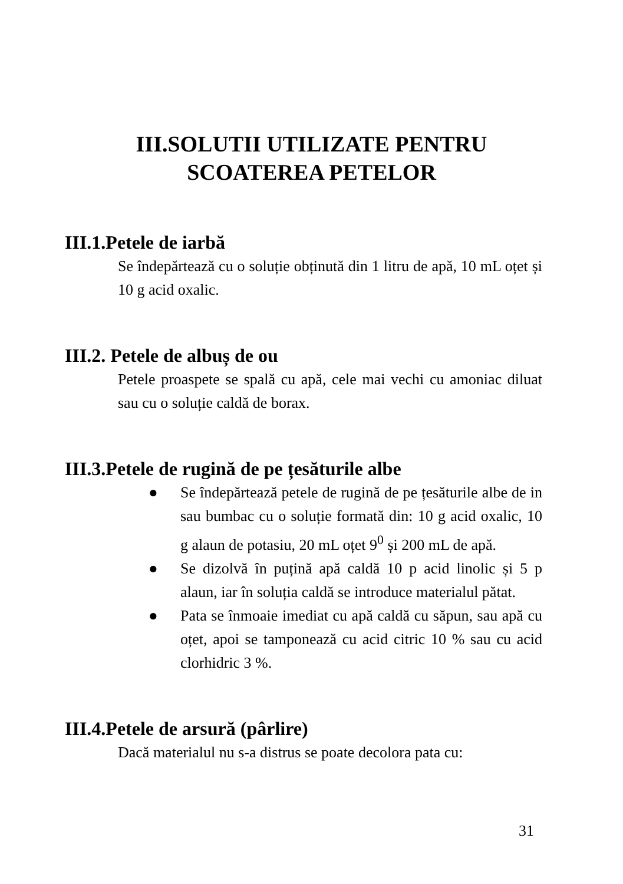III.SOLUTII UTILIZATE PENTRU
SCOATEREA PETELOR
III.1.Petele de iarbă
Se îndepărtează cu o soluție obținută din 1 litru de apă, 10 mL oțet și 10 g acid oxalic.
III.2. Petele de albuș de ou
Petele proaspete se spală cu apă, cele mai vechi cu amoniac diluat sau cu o soluție caldă de borax.
III.3.Petele de rugină de pe țesăturile albe
● Se îndepărtează petele de rugină de pe țesăturile albe de in sau bumbac cu o soluție formată din: 10 g acid oxalic, 10 g alaun de potasiu, 20 mL oțet 9<sup>0</sup> și 200 mL de apă.
● Se dizolvă în puțină apă caldă 10 p acid linolic și 5 p alaun, iar în soluția caldă se introduce materialul pătat.
● Pata se înmoaie imediat cu apă caldă cu săpun, sau apă cu oțet, apoi se tamponează cu acid citric 10 % sau cu acid clorhidric 3 %.
III.4.Petele de arsură (pârlire)
Dacă materialul nu s-a distrus se poate decolora pata cu:
31